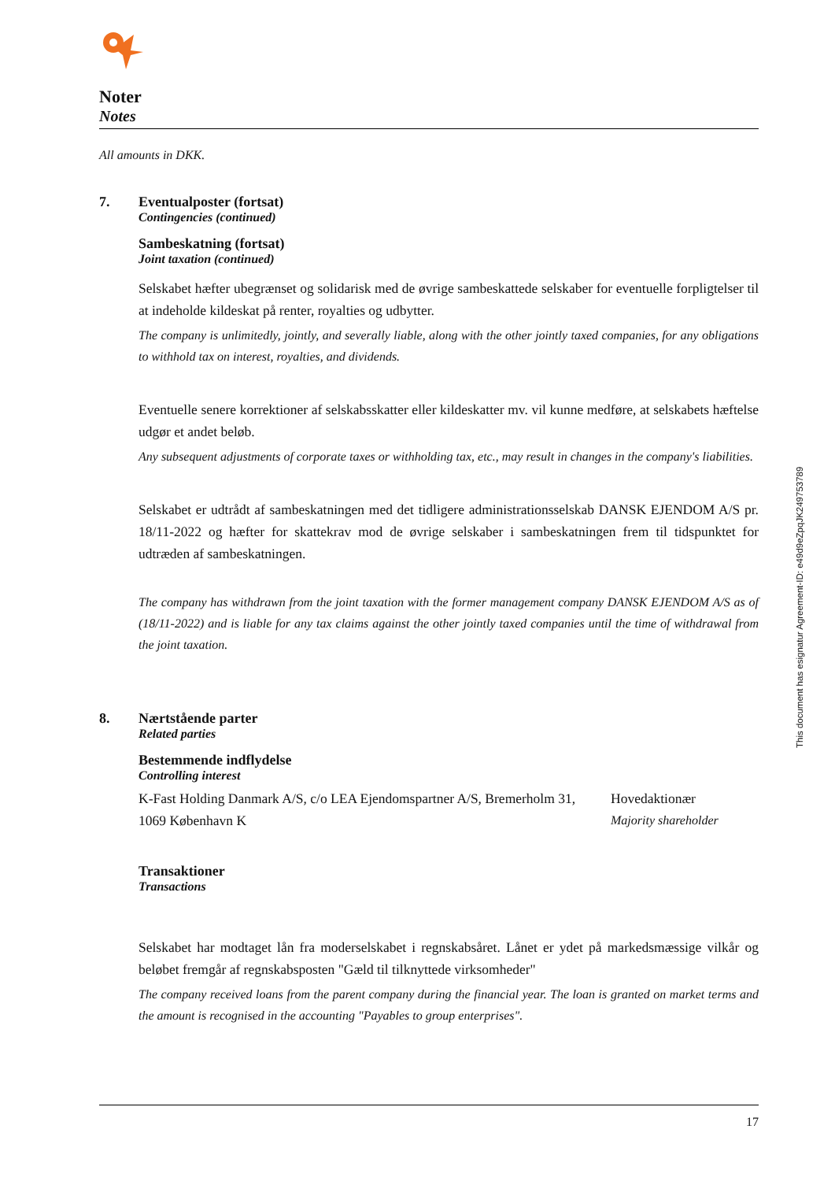Noter
Notes
All amounts in DKK.
7. Eventualposter (fortsat)
Contingencies (continued)
Sambeskatning (fortsat)
Joint taxation (continued)
Selskabet hæfter ubegrænset og solidarisk med de øvrige sambeskattede selskaber for eventuelle forpligtelser til at indeholde kildeskat på renter, royalties og udbytter.
The company is unlimitedly, jointly, and severally liable, along with the other jointly taxed companies, for any obligations to withhold tax on interest, royalties, and dividends.
Eventuelle senere korrektioner af selskabsskatter eller kildeskatter mv. vil kunne medføre, at selskabets hæftelse udgør et andet beløb.
Any subsequent adjustments of corporate taxes or withholding tax, etc., may result in changes in the company's liabilities.
Selskabet er udtrådt af sambeskatningen med det tidligere administrationsselskab DANSK EJENDOM A/S pr. 18/11-2022 og hæfter for skattekrav mod de øvrige selskaber i sambeskatningen frem til tidspunktet for udtræden af sambeskatningen.
The company has withdrawn from the joint taxation with the former management company DANSK EJENDOM A/S as of (18/11-2022) and is liable for any tax claims against the other jointly taxed companies until the time of withdrawal from the joint taxation.
8. Nærtstående parter
Related parties
Bestemmende indflydelse
Controlling interest
K-Fast Holding Danmark A/S, c/o LEA Ejendomspartner A/S, Bremerholm 31, 1069 København K
Hovedaktionær
Majority shareholder
Transaktioner
Transactions
Selskabet har modtaget lån fra moderselskabet i regnskabsåret. Lånet er ydet på markedsmæssige vilkår og beløbet fremgår af regnskabsposten "Gæld til tilknyttede virksomheder"
The company received loans from the parent company during the financial year. The loan is granted on market terms and the amount is recognised in the accounting "Payables to group enterprises".
This document has esignatur Agreement-ID: e49d9eZpqJK249753789
17